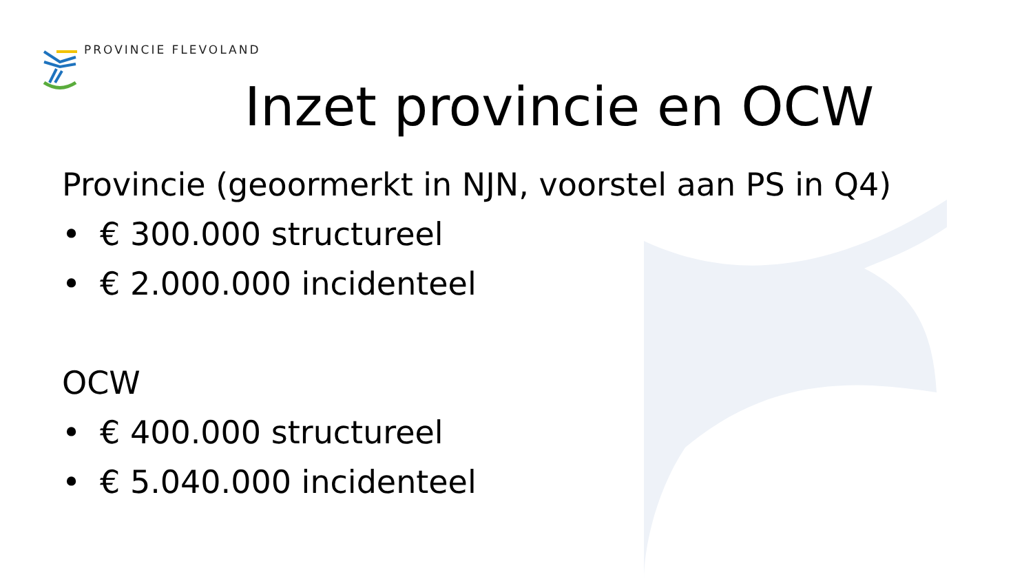PROVINCIE FLEVOLAND
Inzet provincie en OCW
Provincie (geoormerkt in NJN, voorstel aan PS in Q4)
• € 300.000 structureel
• € 2.000.000 incidenteel
OCW
• € 400.000 structureel
• € 5.040.000 incidenteel